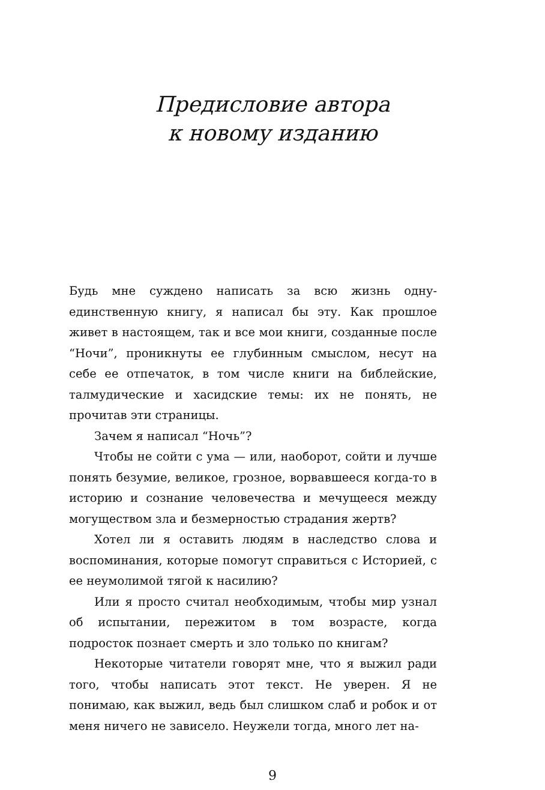Предисловие автора
к новому изданию
Будь мне суждено написать за всю жизнь одну-единственную книгу, я написал бы эту. Как прошлое живет в настоящем, так и все мои книги, созданные после “Ночи”, проникнуты ее глубинным смыслом, несут на себе ее отпечаток, в том числе книги на библейские, талмудические и хасидские темы: их не понять, не прочитав эти страницы.
Зачем я написал “Ночь”?
Чтобы не сойти с ума — или, наоборот, сойти и лучше понять безумие, великое, грозное, ворвавшееся когда-то в историю и сознание человечества и мечущееся между могуществом зла и безмерностью страдания жертв?
Хотел ли я оставить людям в наследство слова и воспоминания, которые помогут справиться с Историей, с ее неумолимой тягой к насилию?
Или я просто считал необходимым, чтобы мир узнал об испытании, пережитом в том возрасте, когда подросток познает смерть и зло только по книгам?
Некоторые читатели говорят мне, что я выжил ради того, чтобы написать этот текст. Не уверен. Я не понимаю, как выжил, ведь был слишком слаб и робок и от меня ничего не зависело. Неужели тогда, много лет на-
9